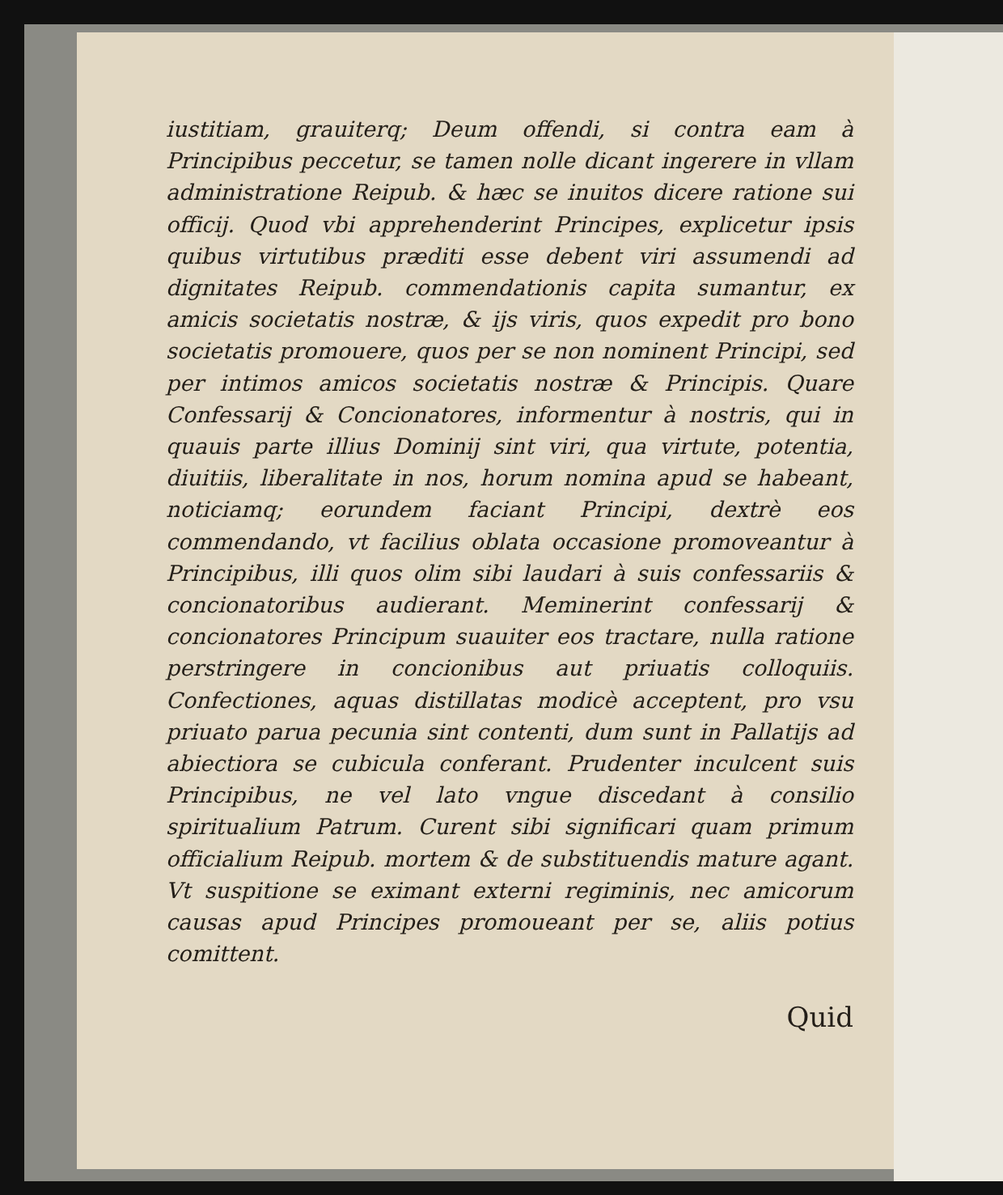iustitiam, grauiterq; Deum offendi, si contra eam à Principibus peccetur, se tamen nolle dicant ingerere in vllam administratione Reipub. & hæc se inuitos dicere ratione sui officij. Quod vbi apprehenderint Principes, explicetur ipsis quibus virtutibus præditi esse debent viri assumendi ad dignitates Reipub. commendationis capita sumantur, ex amicis societatis nostræ, & ijs viris, quos expedit pro bono societatis promouere, quos per se non nominent Principi, sed per intimos amicos societatis nostræ & Principis. Quare Confessarij & Concionatores, informentur à nostris, qui in quauis parte illius Dominij sint viri, qua virtute, potentia, diuitiis, liberalitate in nos, horum nomina apud se habeant, noticiamq; eorundem faciant Principi, dextrè eos commendando, vt facilius oblata occasione promoveantur à Principibus, illi quos olim sibi laudari à suis confessariis & concionatoribus audierant. Meminerint confessarij & concionatores Principum suauiter eos tractare, nulla ratione perstringere in concionibus aut priuatis colloquiis. Confectiones, aquas distillatas modicè acceptent, pro vsu priuato parua pecunia sint contenti, dum sunt in Pallatijs ad abiectiora se cubicula conferant. Prudenter inculcent suis Principibus, ne vel lato vngue discedant à consilio spiritualium Patrum. Curent sibi significari quam primum officialium Reipub. mortem & de substituendis mature agant. Vt suspitione se eximant externi regiminis, nec amicorum causas apud Principes promoueant per se, aliis potius comittent.
Quid